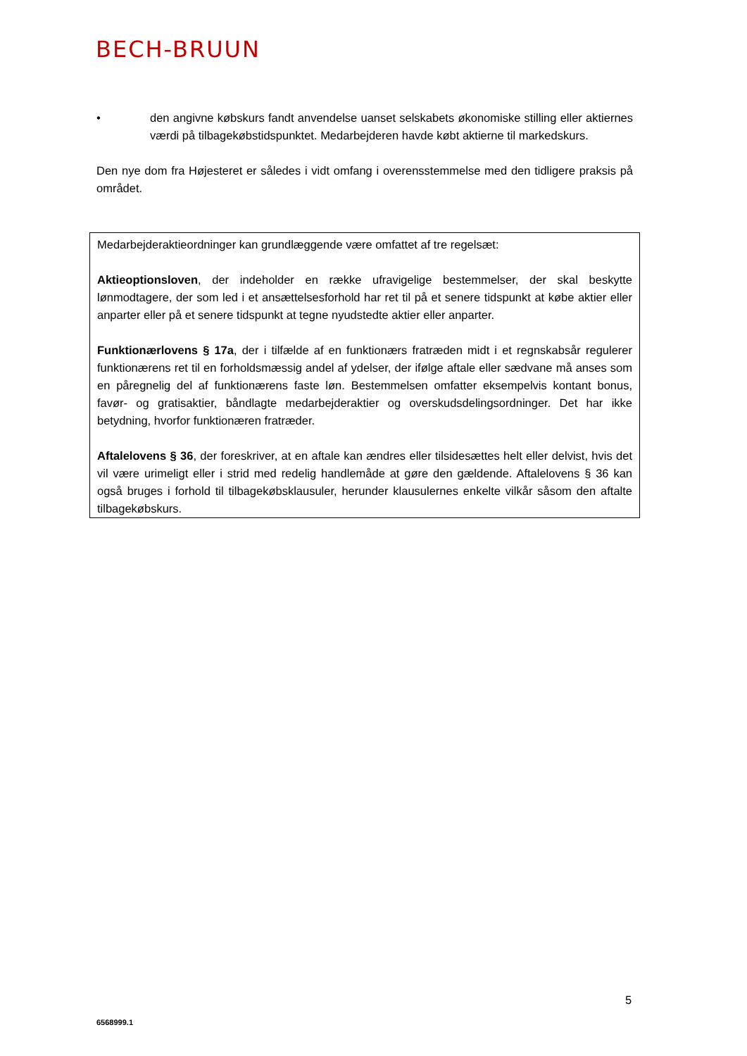BECH-BRUUN
• den angivne købskurs fandt anvendelse uanset selskabets økonomiske stilling eller aktiernes værdi på tilbagekøbstidspunktet. Medarbejderen havde købt aktierne til markedskurs.
Den nye dom fra Højesteret er således i vidt omfang i overensstemmelse med den tidligere praksis på området.
Medarbejderaktieordninger kan grundlæggende være omfattet af tre regelsæt:
Aktieoptionsloven, der indeholder en række ufravigelige bestemmelser, der skal beskytte lønmodtagere, der som led i et ansættelsesforhold har ret til på et senere tidspunkt at købe aktier eller anparter eller på et senere tidspunkt at tegne nyudstedte aktier eller anparter.
Funktionærlovens § 17a, der i tilfælde af en funktionærs fratræden midt i et regnskabsår regulerer funktionærens ret til en forholdsmæssig andel af ydelser, der ifølge aftale eller sædvane må anses som en påregnelig del af funktionærens faste løn. Bestemmelsen omfatter eksempelvis kontant bonus, favør- og gratisaktier, båndlagte medarbejderaktier og overskudsdelingsordninger. Det har ikke betydning, hvorfor funktionæren fratræder.
Aftalelovens § 36, der foreskriver, at en aftale kan ændres eller tilsidesættes helt eller delvist, hvis det vil være urimeligt eller i strid med redelig handlemåde at gøre den gældende. Aftalelovens § 36 kan også bruges i forhold til tilbagekøbsklausuler, herunder klausulernes enkelte vilkår såsom den aftalte tilbagekøbskurs.
5
6568999.1